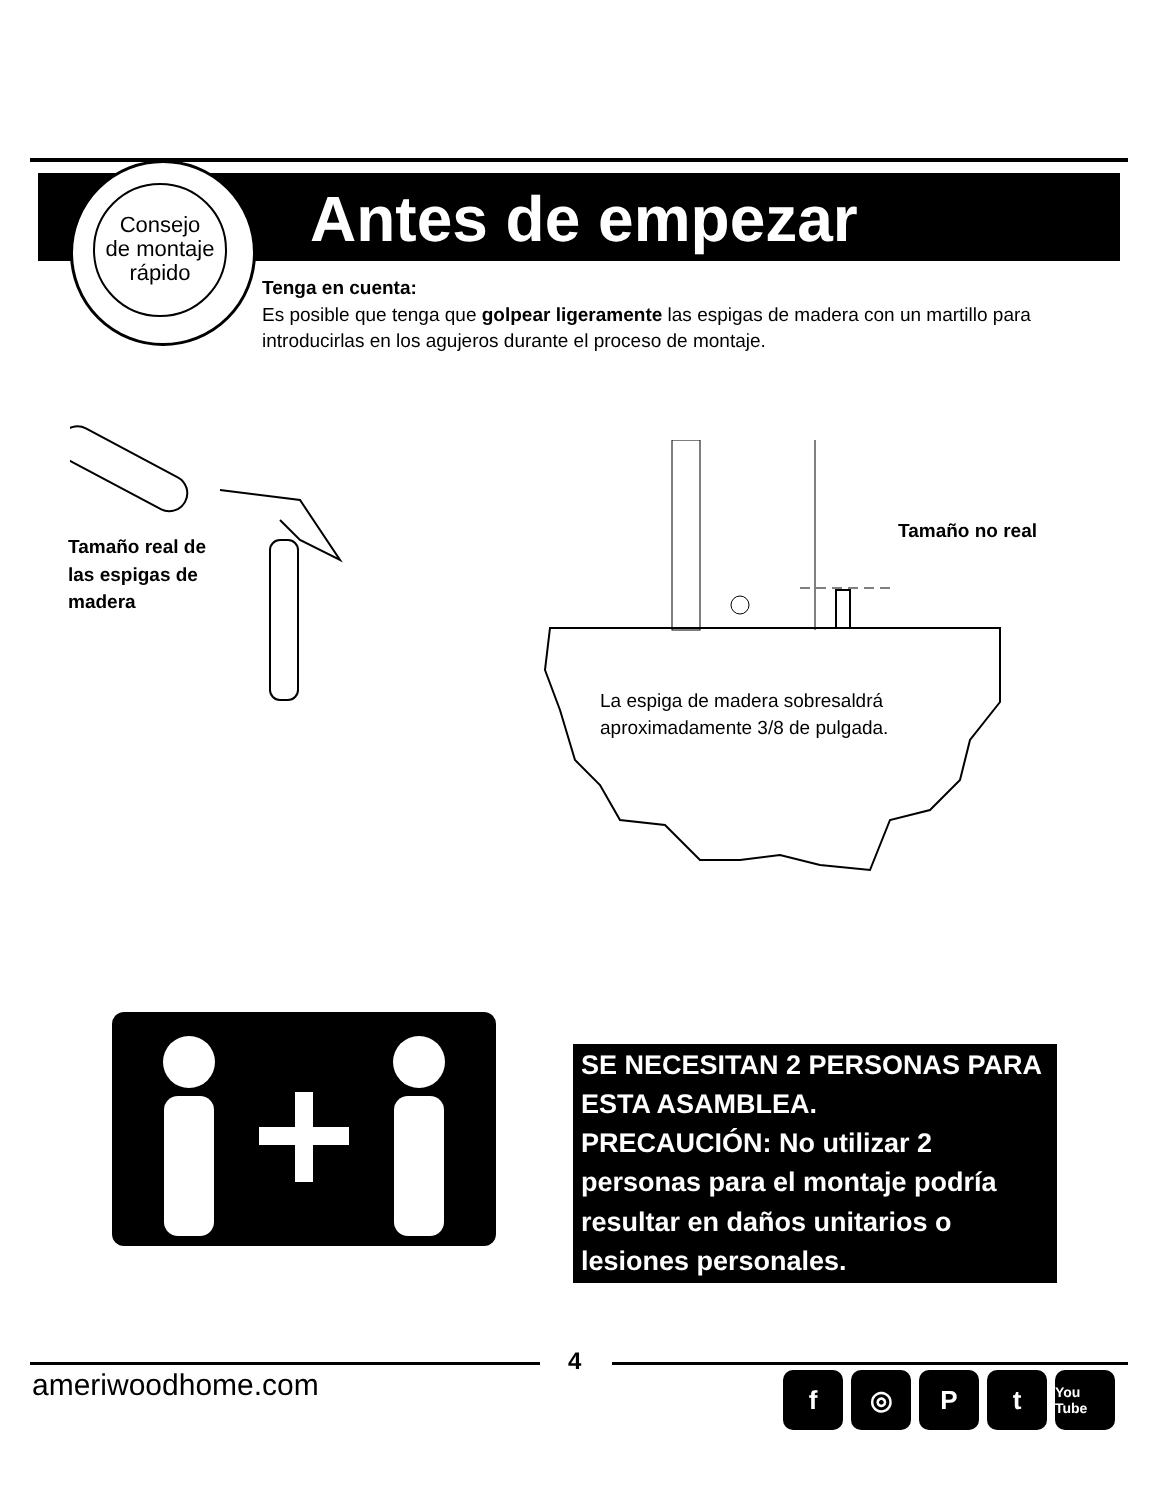Antes de empezar
Consejo
de montaje
rápido
Tenga en cuenta:
Es posible que tenga que golpear ligeramente las espigas de madera con un martillo para introducirlas en los agujeros durante el proceso de montaje.
Tamaño real de
las espigas de
madera
Tamaño no real
La espiga de madera sobresaldrá
aproximadamente 3/8 de pulgada.
SE NECESITAN 2 PERSONAS PARA ESTA ASAMBLEA.
PRECAUCIÓN: No utilizar 2 personas para el montaje podría resultar en daños unitarios o lesiones personales.
4
ameriwoodhome.com f ◎ Pt You Tube